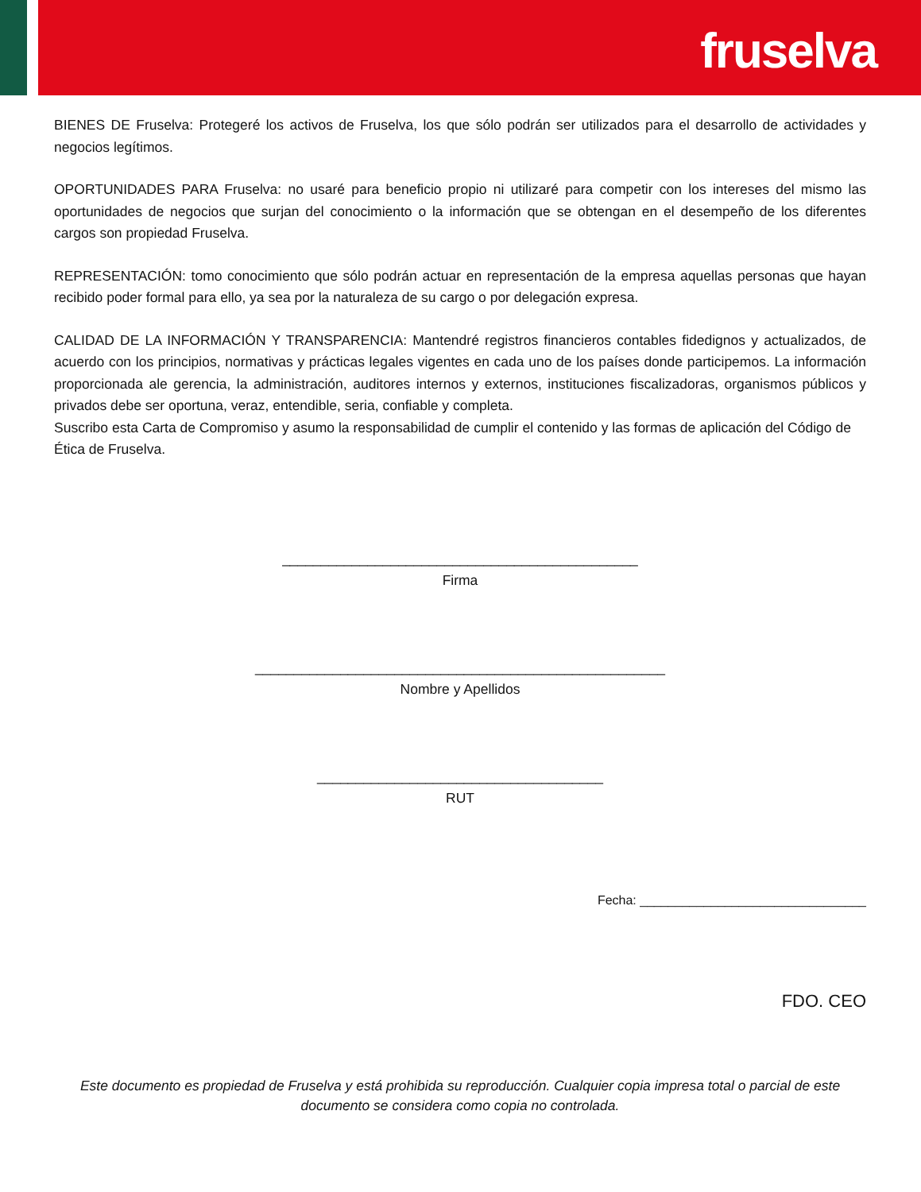fruselva
BIENES DE Fruselva: Protegeré los activos de Fruselva, los que sólo podrán ser utilizados para el desarrollo de actividades y negocios legítimos.
OPORTUNIDADES PARA Fruselva: no usaré para beneficio propio ni utilizaré para competir con los intereses del mismo las oportunidades de negocios que surjan del conocimiento o la información que se obtengan en el desempeño de los diferentes cargos son propiedad Fruselva.
REPRESENTACIÓN: tomo conocimiento que sólo podrán actuar en representación de la empresa aquellas personas que hayan recibido poder formal para ello, ya sea por la naturaleza de su cargo o por delegación expresa.
CALIDAD DE LA INFORMACIÓN Y TRANSPARENCIA: Mantendré registros financieros contables fidedignos y actualizados, de acuerdo con los principios, normativas y prácticas legales vigentes en cada uno de los países donde participemos. La información proporcionada ale gerencia, la administración, auditores internos y externos, instituciones fiscalizadoras, organismos públicos y privados debe ser oportuna, veraz, entendible, seria, confiable y completa.
Suscribo esta Carta de Compromiso y asumo la responsabilidad de cumplir el contenido y las formas de aplicación del Código de Ética de Fruselva.
______________________________________________
Firma
_____________________________________________________
Nombre y Apellidos
_____________________________________
RUT
Fecha: ________________________________
FDO. CEO
Este documento es propiedad de Fruselva y está prohibida su reproducción. Cualquier copia impresa total o parcial de este documento se considera como copia no controlada.